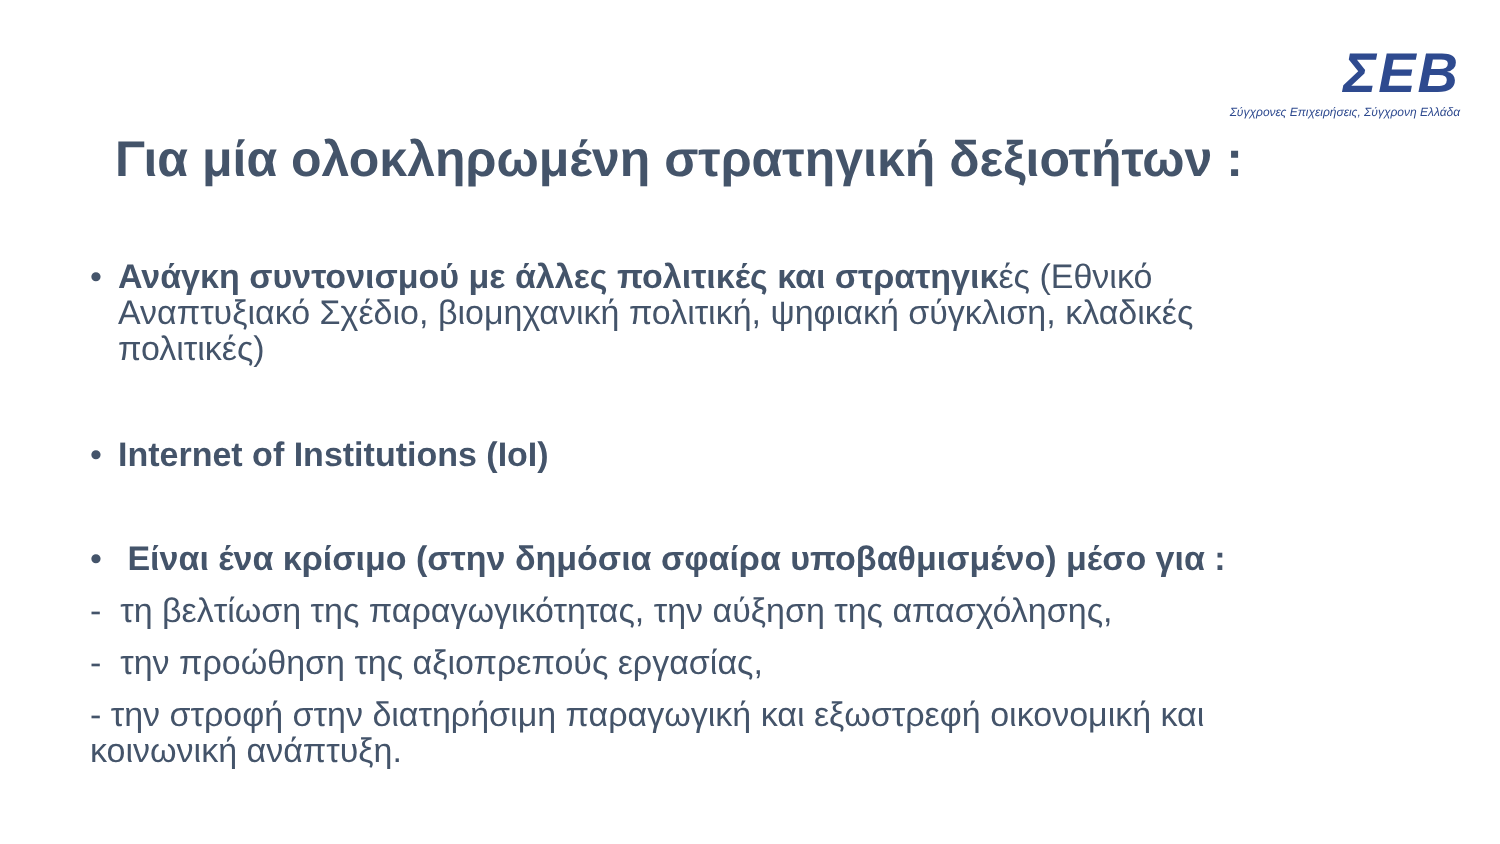ΣΕΒ
Σύγχρονες Επιχειρήσεις, Σύγχρονη Ελλάδα
Για μία ολοκληρωμένη στρατηγική δεξιοτήτων :
• Ανάγκη συντονισμού με άλλες πολιτικές και στρατηγικές (Εθνικό Αναπτυξιακό Σχέδιο, βιομηχανική πολιτική, ψηφιακή σύγκλιση, κλαδικές πολιτικές)
• Internet of Institutions (IoI)
• Είναι ένα κρίσιμο (στην δημόσια σφαίρα υποβαθμισμένο) μέσο για :
- τη βελτίωση της παραγωγικότητας, την αύξηση της απασχόλησης,
- την προώθηση της αξιοπρεπούς εργασίας,
- την στροφή στην διατηρήσιμη παραγωγική και εξωστρεφή οικονομική και κοινωνική ανάπτυξη.